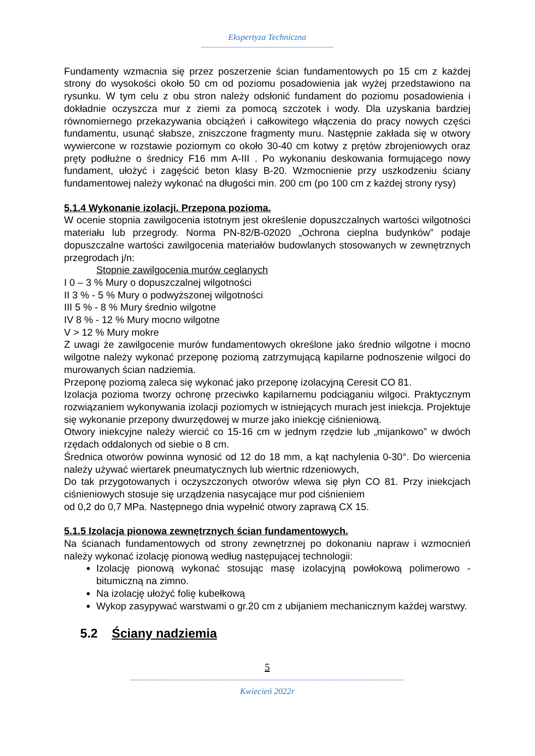Ekspertyza Techniczna
------------------------------------------------------------------
Fundamenty wzmacnia się przez poszerzenie ścian fundamentowych po 15 cm z każdej strony do wysokości około 50 cm od poziomu posadowienia jak wyżej przedstawiono na rysunku. W tym celu z obu stron należy odsłonić fundament do poziomu posadowienia i dokładnie oczyszcza mur z ziemi za pomocą szczotek i wody. Dla uzyskania bardziej równomiernego przekazywania obciążeń i całkowitego włączenia do pracy nowych części fundamentu, usunąć słabsze, zniszczone fragmenty muru. Następnie zakłada się w otwory wywiercone w rozstawie poziomym co około 30-40 cm kotwy z prętów zbrojeniowych oraz pręty podłużne o średnicy F16 mm A-III . Po wykonaniu deskowania formującego nowy fundament, ułożyć i zagęścić beton klasy B-20. Wzmocnienie przy uszkodzeniu ściany fundamentowej należy wykonać na długości min. 200 cm (po 100 cm z każdej strony rysy)
5.1.4 Wykonanie izolacji. Przepona pozioma.
W ocenie stopnia zawilgocenia istotnym jest określenie dopuszczalnych wartości wilgotności materiału lub przegrody. Norma PN-82/B-02020 „Ochrona cieplna budynków” podaje dopuszczalne wartości zawilgocenia materiałów budowlanych stosowanych w zewnętrznych przegrodach j/n:
Stopnie zawilgocenia murów ceglanych
I 0 – 3 % Mury o dopuszczalnej wilgotności
II 3 % - 5 % Mury o podwyższonej wilgotności
III 5 % - 8 % Mury średnio wilgotne
IV 8 % - 12 % Mury mocno wilgotne
V > 12 % Mury mokre
Z uwagi że zawilgocenie murów fundamentowych określone jako średnio wilgotne i mocno wilgotne należy wykonać przeponę poziomą zatrzymującą kapilarne podnoszenie wilgoci do murowanych ścian nadziemia.
Przeponę poziomą zaleca się wykonać jako przeponę izolacyjną Ceresit CO 81.
Izolacja pozioma tworzy ochronę przeciwko kapilarnemu podciąganiu wilgoci. Praktycznym rozwiązaniem wykonywania izolacji poziomych w istniejących murach jest iniekcja. Projektuje się wykonanie przepony dwurzędowej w murze jako iniekcję ciśnieniową.
Otwory iniekcyjne należy wiercić co 15-16 cm w jednym rzędzie lub „mijankowo” w dwóch rzędach oddalonych od siebie o 8 cm.
Średnica otworów powinna wynosić od 12 do 18 mm, a kąt nachylenia 0-30°. Do wiercenia należy używać wiertarek pneumatycznych lub wiertnic rdzeniowych,
Do tak przygotowanych i oczyszczonych otworów wlewa się płyn CO 81. Przy iniekcjach ciśnieniowych stosuje się urządzenia nasycające mur pod ciśnieniem
od 0,2 do 0,7 MPa. Następnego dnia wypełnić otwory zaprawą CX 15.
5.1.5 Izolacja pionowa zewnętrznych ścian fundamentowych.
Na ścianach fundamentowych od strony zewnętrznej po dokonaniu napraw i wzmocnień należy wykonać izolację pionową według następującej technologii:
Izolację pionową wykonać stosując masę izolacyjną powłokową polimerowo - bitumiczną na zimno.
Na izolację ułożyć folię kubełkową
Wykop zasypywać warstwami o gr.20 cm z ubijaniem mechanicznym każdej warstwy.
5.2 Ściany nadziemia
5
----------------------------------------------------------------------------------------------------------------------------------------
Kwiecień 2022r